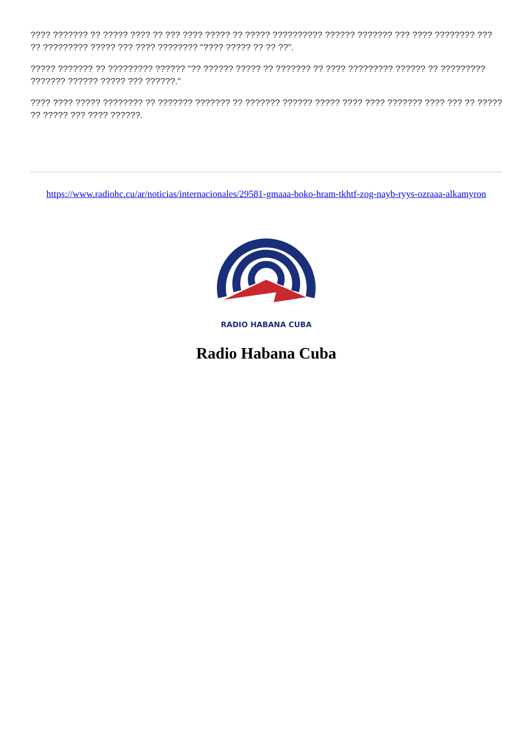???? ??????? ?? ????? ???? ?? ??? ???? ????? ?? ????? ?????????? ?????? ??????? ??? ???? ???????? ??? ?? ????????? ????? ??? ???? ???????? "???? ????? ?? ?? ??".
????? ??????? ?? ????????? ?????? "?? ?????? ????? ?? ??????? ?? ???? ????????? ?????? ?? ????????? ??????? ?????? ????? ??? ??????."
???? ???? ????? ???????? ?? ??????? ??????? ?? ??????? ?????? ????? ???? ???? ??????? ???? ??? ?? ????? ?? ????? ??? ???? ??????.
https://www.radiohc.cu/ar/noticias/internacionales/29581-gmaaa-boko-hram-tkhtf-zog-nayb-ryys-ozraaa-alkamyron
RADIO HABANA CUBA
Radio Habana Cuba